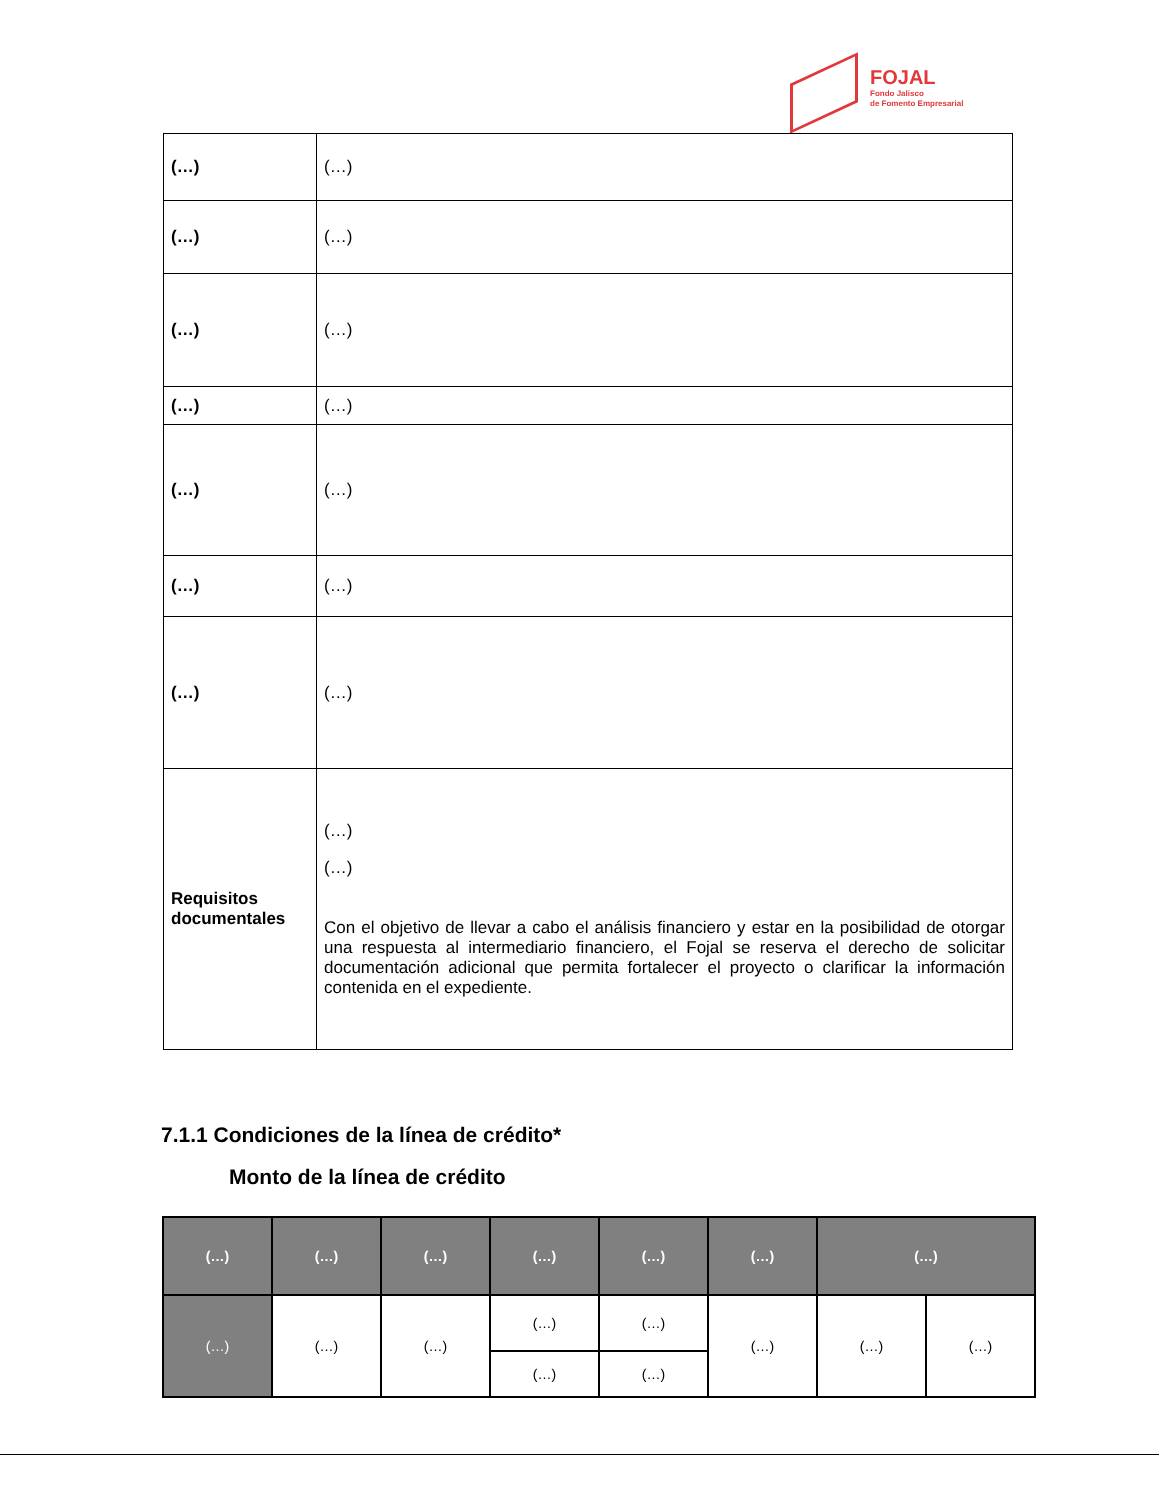FOJAL
Fondo Jalisco
de Fomento Empresarial
| (…) | (…) |
| (…) | (…) |
| (…) | (…) |
| (…) | (…) |
| (…) | (…) |
| (…) | (…) |
| (…) | (…) |
| Requisitos documentales | (…) (…) Con el objetivo de llevar a cabo el análisis financiero y estar en la posibilidad de otorgar una respuesta al intermediario financiero, el Fojal se reserva el derecho de solicitar documentación adicional que permita fortalecer el proyecto o clarificar la información contenida en el expediente. |
7.1.1 Condiciones de la línea de crédito*
Monto de la línea de crédito
| (…) | (…) | (…) | (…) | (…) | (…) | (…) | |
| --- | --- | --- | --- | --- | --- | --- | --- |
| (…) | (…) | (…) | (…) | (…) | (…) | (…) | (…) |
| | | | (…) | (…) | | | |